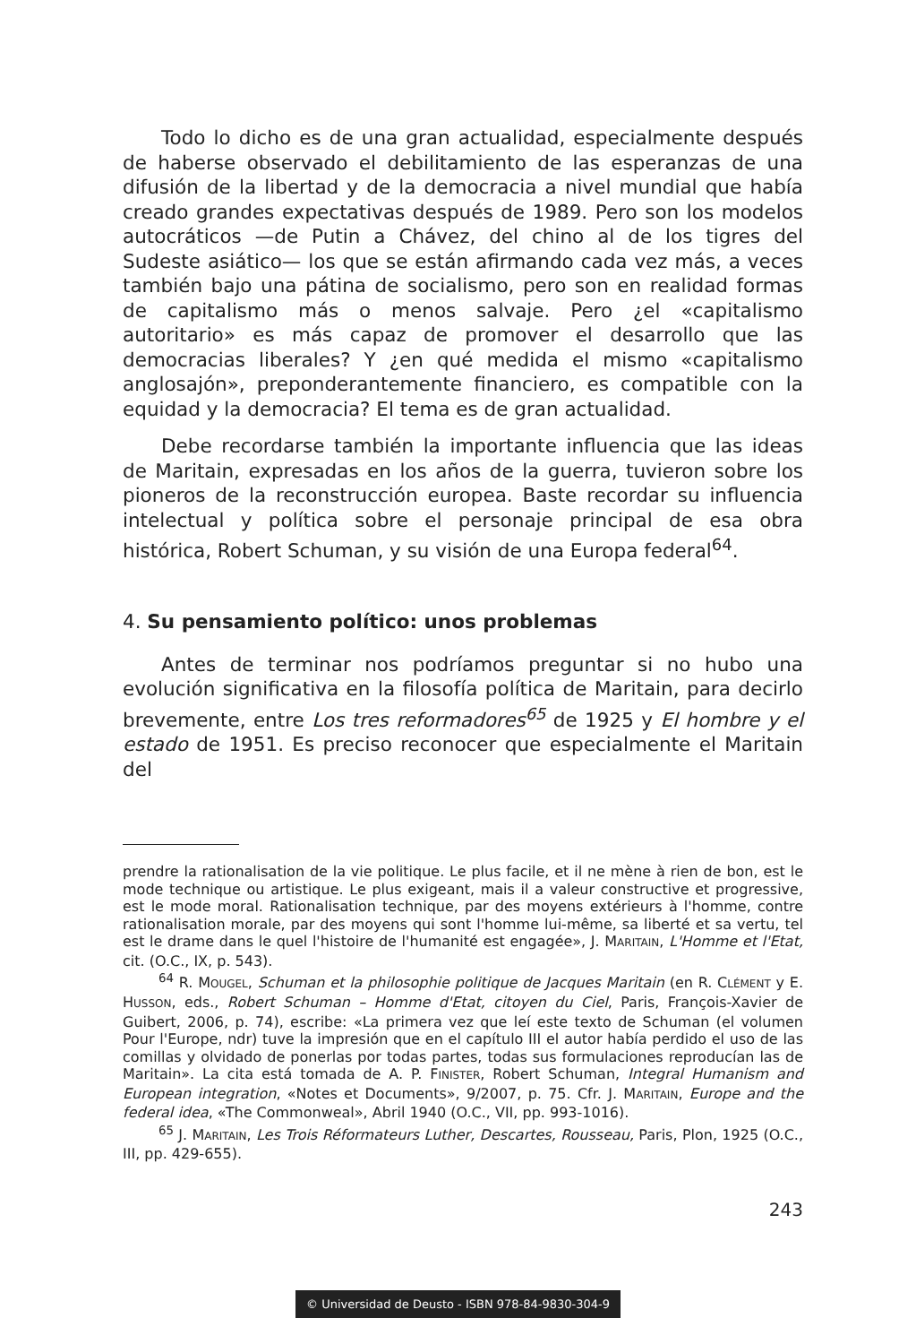Todo lo dicho es de una gran actualidad, especialmente después de haberse observado el debilitamiento de las esperanzas de una difusión de la libertad y de la democracia a nivel mundial que había creado grandes expectativas después de 1989. Pero son los modelos autocráticos —de Putin a Chávez, del chino al de los tigres del Sudeste asiático— los que se están afirmando cada vez más, a veces también bajo una pátina de socialismo, pero son en realidad formas de capitalismo más o menos salvaje. Pero ¿el «capitalismo autoritario» es más capaz de promover el desarrollo que las democracias liberales? Y ¿en qué medida el mismo «capitalismo anglosajón», preponderantemente financiero, es compatible con la equidad y la democracia? El tema es de gran actualidad.
Debe recordarse también la importante influencia que las ideas de Maritain, expresadas en los años de la guerra, tuvieron sobre los pioneros de la reconstrucción europea. Baste recordar su influencia intelectual y política sobre el personaje principal de esa obra histórica, Robert Schuman, y su visión de una Europa federal<sup>64</sup>.
4. Su pensamiento político: unos problemas
Antes de terminar nos podríamos preguntar si no hubo una evolución significativa en la filosofía política de Maritain, para decirlo brevemente, entre Los tres reformadores<sup>65</sup> de 1925 y El hombre y el estado de 1951. Es preciso reconocer que especialmente el Maritain del
prendre la rationalisation de la vie politique. Le plus facile, et il ne mène à rien de bon, est le mode technique ou artistique. Le plus exigeant, mais il a valeur constructive et progressive, est le mode moral. Rationalisation technique, par des moyens extérieurs à l'homme, contre rationalisation morale, par des moyens qui sont l'homme lui-même, sa liberté et sa vertu, tel est le drame dans le quel l'histoire de l'humanité est engagée», J. MARITAIN, L'Homme et l'Etat, cit. (O.C., IX, p. 543).
<sup>64</sup> R. MOUGEL, Schuman et la philosophie politique de Jacques Maritain (en R. CLÉMENT y E. HUSSON, eds., Robert Schuman – Homme d'Etat, citoyen du Ciel, Paris, François-Xavier de Guibert, 2006, p. 74), escribe: «La primera vez que leí este texto de Schuman (el volumen Pour l'Europe, ndr) tuve la impresión que en el capítulo III el autor había perdido el uso de las comillas y olvidado de ponerlas por todas partes, todas sus formulaciones reproducían las de Maritain». La cita está tomada de A. P. FINISTER, Robert Schuman, Integral Humanism and European integration, «Notes et Documents», 9/2007, p. 75. Cfr. J. MARITAIN, Europe and the federal idea, «The Commonweal», Abril 1940 (O.C., VII, pp. 993-1016).
<sup>65</sup> J. MARITAIN, Les Trois Réformateurs Luther, Descartes, Rousseau, Paris, Plon, 1925 (O.C., III, pp. 429-655).
243
© Universidad de Deusto - ISBN 978-84-9830-304-9